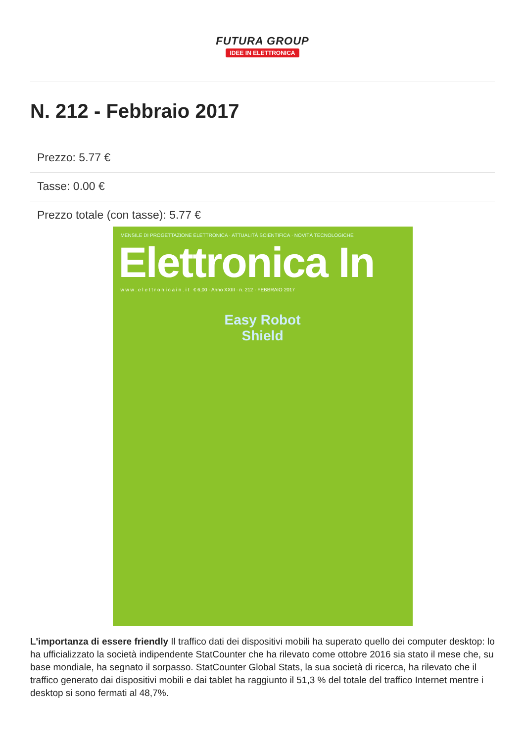FUTURA GROUP
IDEE IN ELETTRONICA
N. 212 - Febbraio 2017
Prezzo: 5.77 €
Tasse: 0.00 €
Prezzo totale (con tasse): 5.77 €
MENSILE DI PROGETTAZIONE ELETTRONICA · ATTUALITÀ SCIENTIFICA · NOVITÀ TECNOLOGICHE
Elettronica In
w w w . e l e t t r o n i c a i n . i t € 6,00 · Anno XXIII · n. 212 · FEBBRAIO 2017
Easy Robot
Shield
L'importanza di essere friendly Il traffico dati dei dispositivi mobili ha superato quello dei computer desktop: lo ha ufficializzato la società indipendente StatCounter che ha rilevato come ottobre 2016 sia stato il mese che, su base mondiale, ha segnato il sorpasso. StatCounter Global Stats, la sua società di ricerca, ha rilevato che il traffico generato dai dispositivi mobili e dai tablet ha raggiunto il 51,3 % del totale del traffico Internet mentre i desktop si sono fermati al 48,7%.